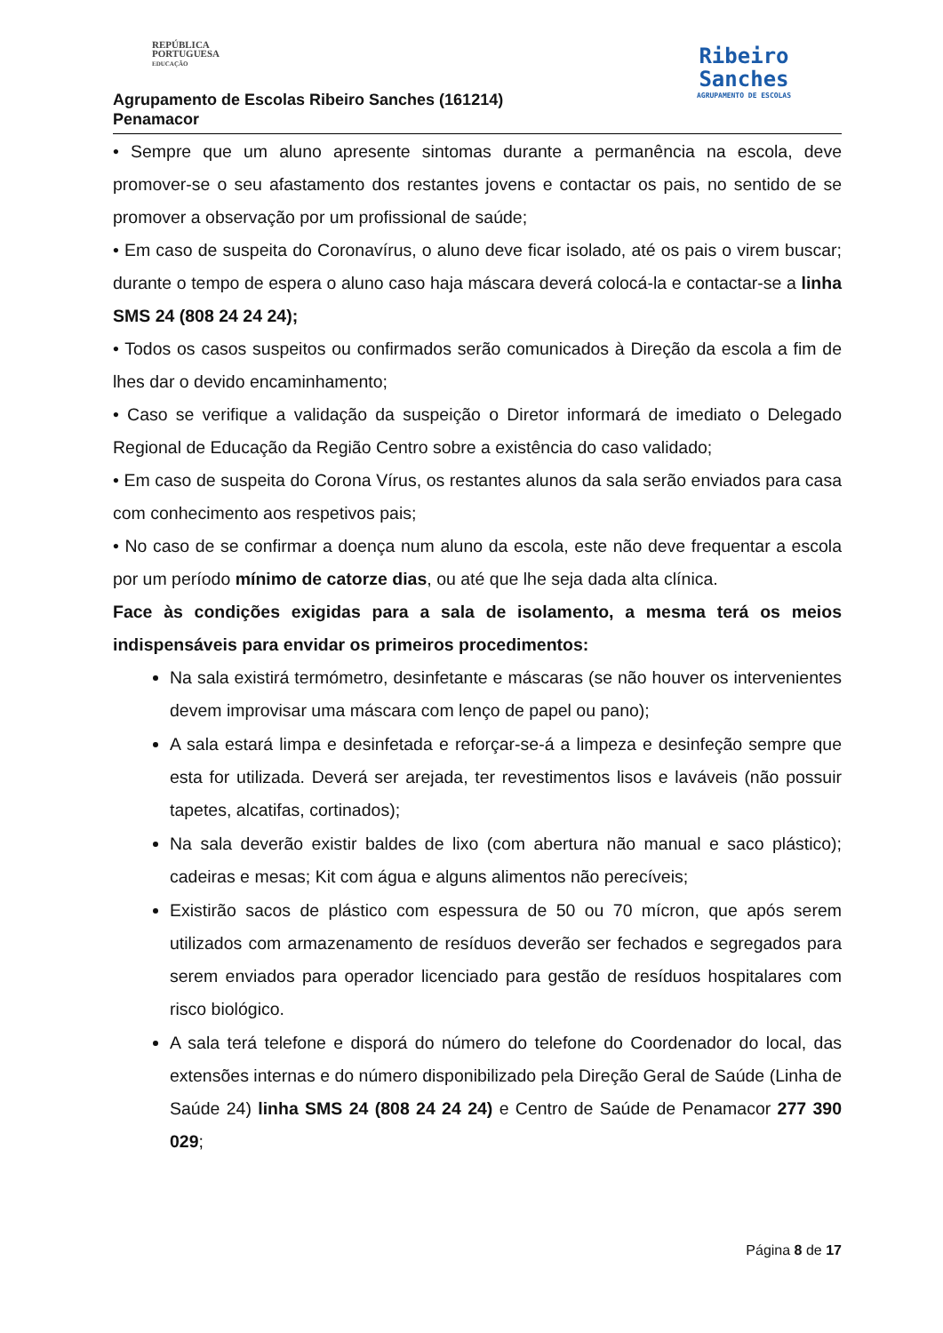REPÚBLICA
PORTUGUESA
EDUCAÇÃO
Agrupamento de Escolas Ribeiro Sanches (161214)
Penamacor
Ribeiro
Sanches
AGRUPAMENTO DE ESCOLAS
• Sempre que um aluno apresente sintomas durante a permanência na escola, deve promover-se o seu afastamento dos restantes jovens e contactar os pais, no sentido de se promover a observação por um profissional de saúde;
• Em caso de suspeita do Coronavírus, o aluno deve ficar isolado, até os pais o virem buscar; durante o tempo de espera o aluno caso haja máscara deverá colocá-la e contactar-se a linha SMS 24 (808 24 24 24);
• Todos os casos suspeitos ou confirmados serão comunicados à Direção da escola a fim de lhes dar o devido encaminhamento;
• Caso se verifique a validação da suspeição o Diretor informará de imediato o Delegado Regional de Educação da Região Centro sobre a existência do caso validado;
• Em caso de suspeita do Corona Vírus, os restantes alunos da sala serão enviados para casa com conhecimento aos respetivos pais;
• No caso de se confirmar a doença num aluno da escola, este não deve frequentar a escola por um período mínimo de catorze dias, ou até que lhe seja dada alta clínica.
Face às condições exigidas para a sala de isolamento, a mesma terá os meios indispensáveis para envidar os primeiros procedimentos:
Na sala existirá termómetro, desinfetante e máscaras (se não houver os intervenientes devem improvisar uma máscara com lenço de papel ou pano);
A sala estará limpa e desinfetada e reforçar-se-á a limpeza e desinfeção sempre que esta for utilizada. Deverá ser arejada, ter revestimentos lisos e laváveis (não possuir tapetes, alcatifas, cortinados);
Na sala deverão existir baldes de lixo (com abertura não manual e saco plástico); cadeiras e mesas; Kit com água e alguns alimentos não perecíveis;
Existirão sacos de plástico com espessura de 50 ou 70 mícron, que após serem utilizados com armazenamento de resíduos deverão ser fechados e segregados para serem enviados para operador licenciado para gestão de resíduos hospitalares com risco biológico.
A sala terá telefone e disporá do número do telefone do Coordenador do local, das extensões internas e do número disponibilizado pela Direção Geral de Saúde (Linha de Saúde 24) linha SMS 24 (808 24 24 24) e Centro de Saúde de Penamacor 277 390 029;
Página 8 de 17